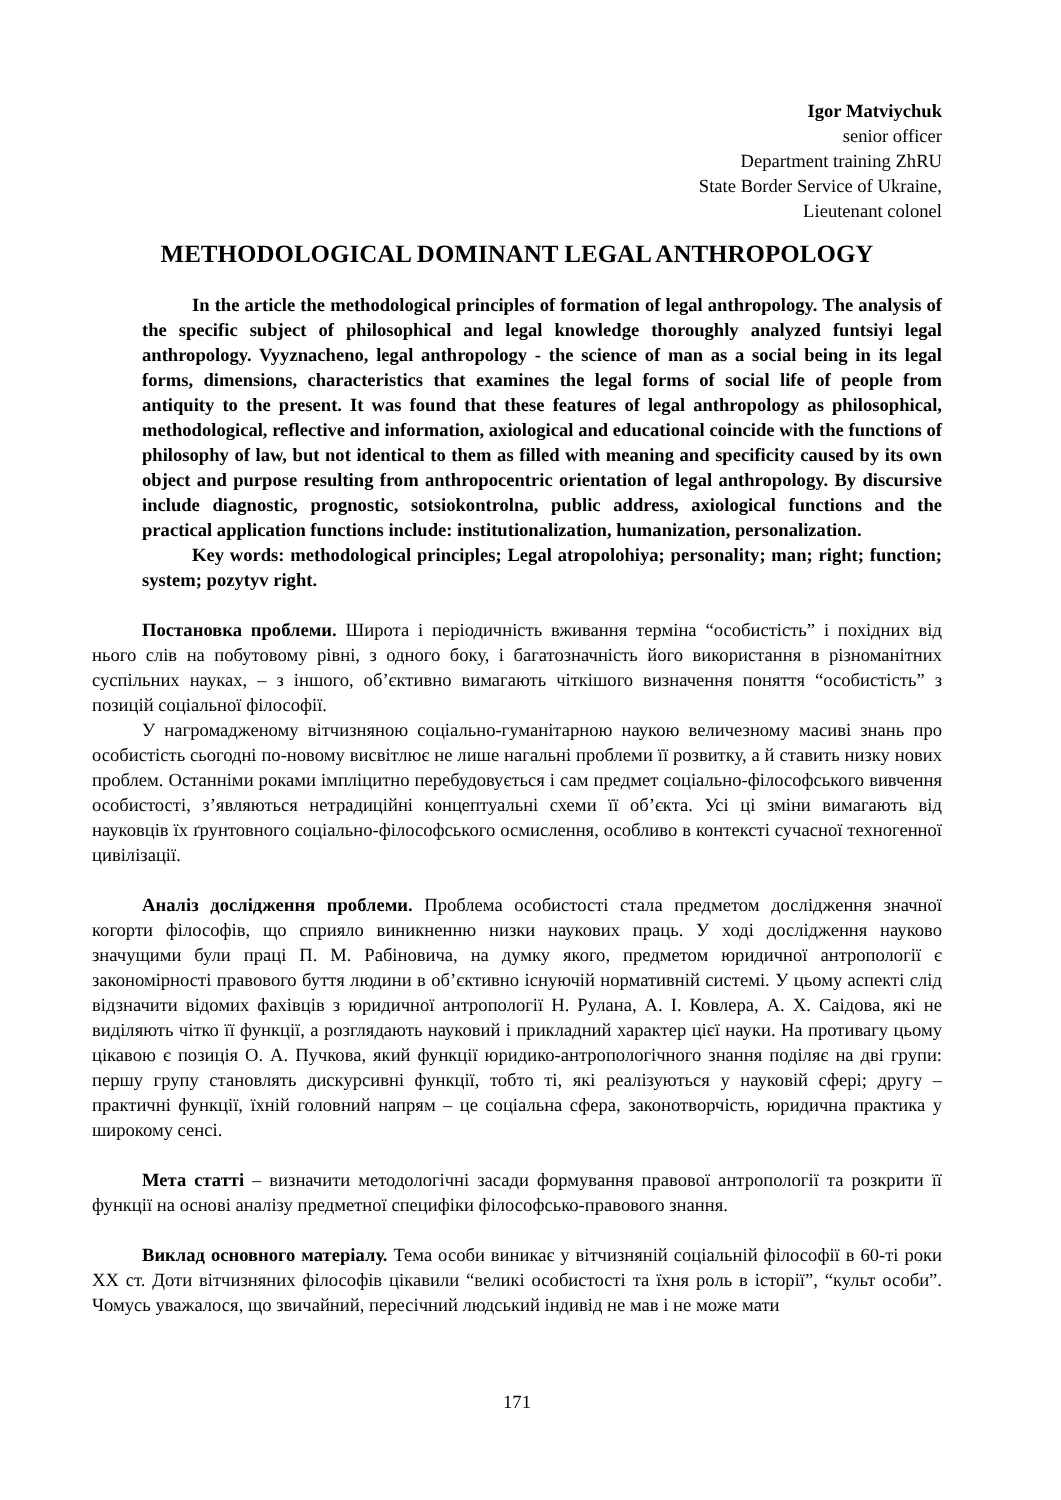Igor Matviychuk
senior officer
Department training ZhRU
State Border Service of Ukraine,
Lieutenant colonel
METHODOLOGICAL DOMINANT LEGAL ANTHROPOLOGY
In the article the methodological principles of formation of legal anthropology. The analysis of the specific subject of philosophical and legal knowledge thoroughly analyzed funtsiyi legal anthropology. Vyyznacheno, legal anthropology - the science of man as a social being in its legal forms, dimensions, characteristics that examines the legal forms of social life of people from antiquity to the present. It was found that these features of legal anthropology as philosophical, methodological, reflective and information, axiological and educational coincide with the functions of philosophy of law, but not identical to them as filled with meaning and specificity caused by its own object and purpose resulting from anthropocentric orientation of legal anthropology. By discursive include diagnostic, prognostic, sotsiokontrolna, public address, axiological functions and the practical application functions include: institutionalization, humanization, personalization.
Key words: methodological principles; Legal atropolohiya; personality; man; right; function; system; pozytyv right.
Постановка проблеми. Широта і періодичність вживання терміна “особистість” і похідних від нього слів на побутовому рівні, з одного боку, і багатозначність його використання в різноманітних суспільних науках, – з іншого, об’єктивно вимагають чіткішого визначення поняття “особистість” з позицій соціальної філософії.
У нагромадженому вітчизняною соціально-гуманітарною наукою величезному масиві знань про особистість сьогодні по-новому висвітлює не лише нагальні проблеми її розвитку, а й ставить низку нових проблем. Останніми роками імпліцитно перебудовується і сам предмет соціально-філософського вивчення особистості, з’являються нетрадиційні концептуальні схеми її об’єкта. Усі ці зміни вимагають від науковців їх ґрунтовного соціально-філософського осмислення, особливо в контексті сучасної техногенної цивілізації.
Аналіз дослідження проблеми. Проблема особистості стала предметом дослідження значної когорти філософів, що сприяло виникненню низки наукових праць. У ході дослідження науково значущими були праці П. М. Рабіновича, на думку якого, предметом юридичної антропології є закономірності правового буття людини в об’єктивно існуючій нормативній системі. У цьому аспекті слід відзначити відомих фахівців з юридичної антропології Н. Рулана, А. І. Ковлера, А. Х. Саідова, які не виділяють чітко її функції, а розглядають науковий і прикладний характер цієї науки. На противагу цьому цікавою є позиція О. А. Пучкова, який функції юридико-антропологічного знання поділяє на дві групи: першу групу становлять дискурсивні функції, тобто ті, які реалізуються у науковій сфері; другу – практичні функції, їхній головний напрям – це соціальна сфера, законотворчість, юридична практика у широкому сенсі.
Мета статті – визначити методологічні засади формування правової антропології та розкрити її функції на основі аналізу предметної специфіки філософсько-правового знання.
Виклад основного матеріалу. Тема особи виникає у вітчизняній соціальній філософії в 60-ті роки ХХ ст. Доти вітчизняних філософів цікавили “великі особистості та їхня роль в історії”, “культ особи”. Чомусь уважалося, що звичайний, пересічний людський індивід не мав і не може мати
171